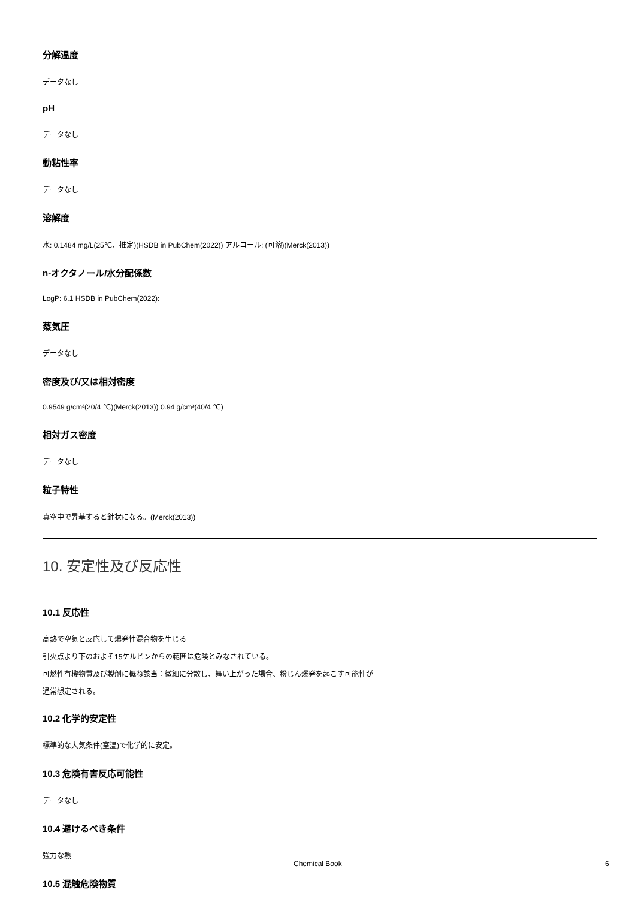分解温度
データなし
pH
データなし
動粘性率
データなし
溶解度
水: 0.1484 mg/L(25℃、推定)(HSDB in PubChem(2022)) アルコール: (可溶)(Merck(2013))
n-オクタノール/水分配係数
LogP: 6.1 HSDB in PubChem(2022):
蒸気圧
データなし
密度及び/又は相対密度
0.9549 g/cm³(20/4 ℃)(Merck(2013)) 0.94 g/cm³(40/4 ℃)
相対ガス密度
データなし
粒子特性
真空中で昇華すると針状になる。(Merck(2013))
10. 安定性及び反応性
10.1 反応性
高熱で空気と反応して爆発性混合物を生じる
引火点より下のおよそ15ケルビンからの範囲は危険とみなされている。
可燃性有機物質及び製剤に概ね該当：微細に分散し、舞い上がった場合、粉じん爆発を起こす可能性が
通常想定される。
10.2 化学的安定性
標準的な大気条件(室温)で化学的に安定。
10.3 危険有害反応可能性
データなし
10.4 避けるべき条件
強力な熱
10.5 混触危険物質
Chemical Book 6